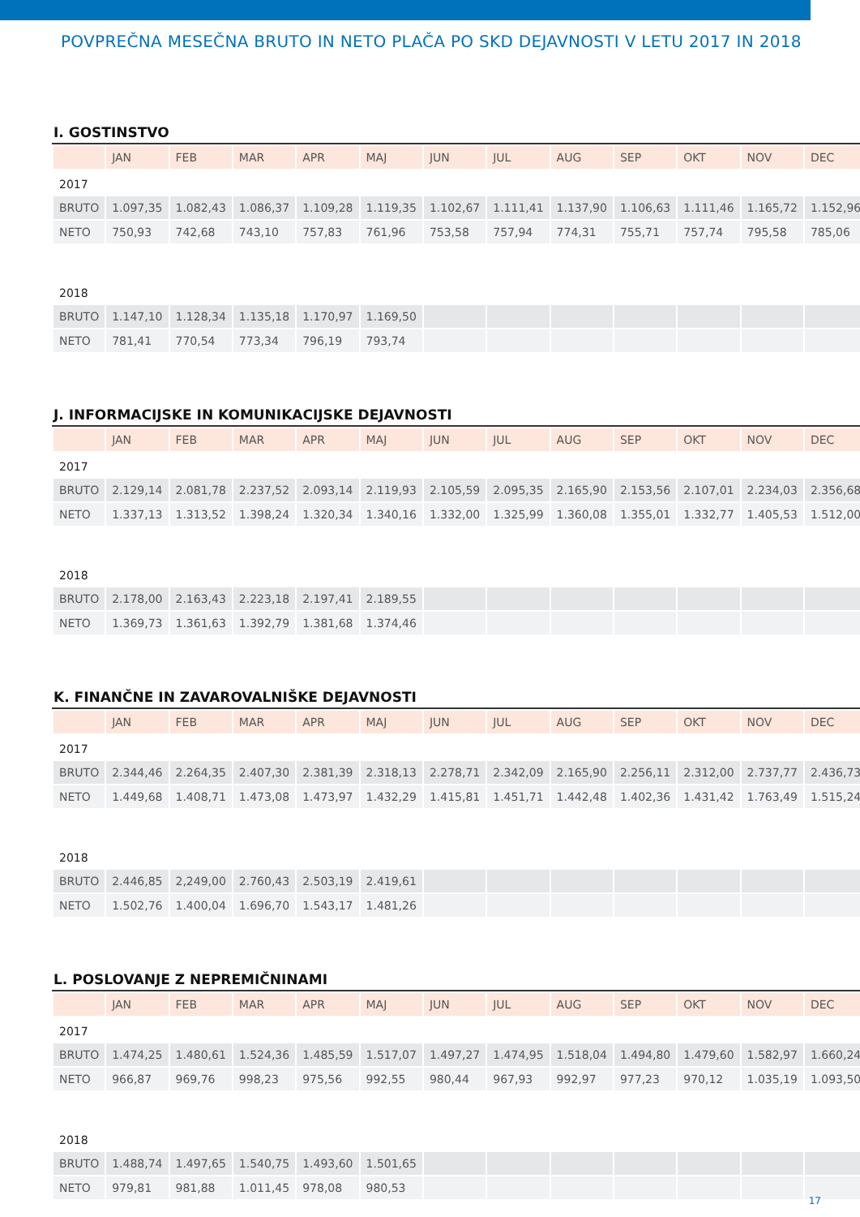POVPREČNA MESEČNA BRUTO IN NETO PLAČA PO SKD DEJAVNOSTI V LETU 2017 IN 2018
I. GOSTINSTVO
| | JAN | FEB | MAR | APR | MAJ | JUN | JUL | AUG | SEP | OKT | NOV | DEC |
| --- | --- | --- | --- | --- | --- | --- | --- | --- | --- | --- | --- | --- |
| 2017 | | | | | | | | | | | | |
| BRUTO | 1.097,35 | 1.082,43 | 1.086,37 | 1.109,28 | 1.119,35 | 1.102,67 | 1.111,41 | 1.137,90 | 1.106,63 | 1.111,46 | 1.165,72 | 1.152,96 |
| NETO | 750,93 | 742,68 | 743,10 | 757,83 | 761,96 | 753,58 | 757,94 | 774,31 | 755,71 | 757,74 | 795,58 | 785,06 |
| 2018 | | | | | | | | | | | | |
| BRUTO | 1.147,10 | 1.128,34 | 1.135,18 | 1.170,97 | 1.169,50 | | | | | | | |
| NETO | 781,41 | 770,54 | 773,34 | 796,19 | 793,74 | | | | | | | |
J. INFORMACIJSKE IN KOMUNIKACIJSKE DEJAVNOSTI
| | JAN | FEB | MAR | APR | MAJ | JUN | JUL | AUG | SEP | OKT | NOV | DEC |
| --- | --- | --- | --- | --- | --- | --- | --- | --- | --- | --- | --- | --- |
| 2017 | | | | | | | | | | | | |
| BRUTO | 2.129,14 | 2.081,78 | 2.237,52 | 2.093,14 | 2.119,93 | 2.105,59 | 2.095,35 | 2.165,90 | 2.153,56 | 2.107,01 | 2.234,03 | 2.356,68 |
| NETO | 1.337,13 | 1.313,52 | 1.398,24 | 1.320,34 | 1.340,16 | 1.332,00 | 1.325,99 | 1.360,08 | 1.355,01 | 1.332,77 | 1.405,53 | 1.512,00 |
| 2018 | | | | | | | | | | | | |
| BRUTO | 2.178,00 | 2.163,43 | 2.223,18 | 2.197,41 | 2.189,55 | | | | | | | |
| NETO | 1.369,73 | 1.361,63 | 1.392,79 | 1.381,68 | 1.374,46 | | | | | | | |
K. FINANČNE IN ZAVAROVALNIŠKE DEJAVNOSTI
| | JAN | FEB | MAR | APR | MAJ | JUN | JUL | AUG | SEP | OKT | NOV | DEC |
| --- | --- | --- | --- | --- | --- | --- | --- | --- | --- | --- | --- | --- |
| 2017 | | | | | | | | | | | | |
| BRUTO | 2.344,46 | 2.264,35 | 2.407,30 | 2.381,39 | 2.318,13 | 2.278,71 | 2.342,09 | 2.165,90 | 2.256,11 | 2.312,00 | 2.737,77 | 2.436,73 |
| NETO | 1.449,68 | 1.408,71 | 1.473,08 | 1.473,97 | 1.432,29 | 1.415,81 | 1.451,71 | 1.442,48 | 1.402,36 | 1.431,42 | 1.763,49 | 1.515,24 |
| 2018 | | | | | | | | | | | | |
| BRUTO | 2.446,85 | 2,249,00 | 2.760,43 | 2.503,19 | 2.419,61 | | | | | | | |
| NETO | 1.502,76 | 1.400,04 | 1.696,70 | 1.543,17 | 1.481,26 | | | | | | | |
L. POSLOVANJE Z NEPREMIČNINAMI
| | JAN | FEB | MAR | APR | MAJ | JUN | JUL | AUG | SEP | OKT | NOV | DEC |
| --- | --- | --- | --- | --- | --- | --- | --- | --- | --- | --- | --- | --- |
| 2017 | | | | | | | | | | | | |
| BRUTO | 1.474,25 | 1.480,61 | 1.524,36 | 1.485,59 | 1.517,07 | 1.497,27 | 1.474,95 | 1.518,04 | 1.494,80 | 1.479,60 | 1.582,97 | 1.660,24 |
| NETO | 966,87 | 969,76 | 998,23 | 975,56 | 992,55 | 980,44 | 967,93 | 992,97 | 977,23 | 970,12 | 1.035,19 | 1.093,50 |
| 2018 | | | | | | | | | | | | |
| BRUTO | 1.488,74 | 1.497,65 | 1.540,75 | 1.493,60 | 1.501,65 | | | | | | | |
| NETO | 979,81 | 981,88 | 1.011,45 | 978,08 | 980,53 | | | | | | | |
17